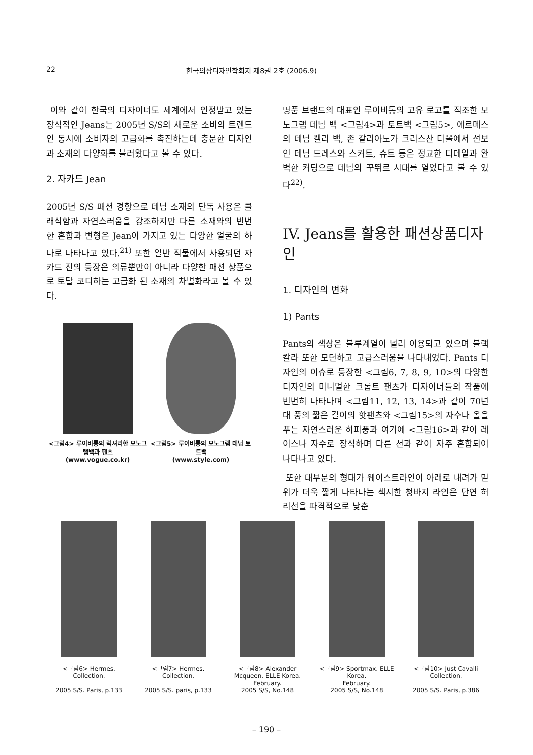22 한국의상디자인학회지 제8권 2호 (2006.9)
이와 같이 한국의 디자이너도 세계에서 인정받고 있는 장식적인 Jeans는 2005년 S/S의 새로운 소비의 트렌드인 동시에 소비자의 고급화를 촉진하는데 충분한 디자인과 소재의 다양화를 불러왔다고 볼 수 있다.
2. 자카드 Jean
2005년 S/S 패션 경향으로 데님 소재의 단독 사용은 클래식함과 자연스러움을 강조하지만 다른 소재와의 빈번한 혼합과 변형은 Jean이 가지고 있는 다양한 얼굴의 하나로 나타나고 있다.<sup>21)</sup> 또한 일반 직물에서 사용되던 자카드 진의 등장은 의류뿐만이 아니라 다양한 패션 상품으로 토탈 코디하는 고급화 된 소재의 차별화라고 볼 수 있다.
<그림4> 루이비통의 럭셔리한 모노그램백과 팬츠
(www.vogue.co.kr)
<그림5> 루이비통의 모노그램 데님 토트백
(www.style.com)
명품 브랜드의 대표인 루이비통의 고유 로고를 직조한 모노그램 데님 백 <그림4>과 토트백 <그림5>, 에르메스의 데님 켈리 백, 존 갈리아노가 크리스찬 디올에서 선보인 데님 드레스와 스커트, 슈트 등은 정교한 디테일과 완벽한 커팅으로 데님의 꾸뛰르 시대를 열었다고 볼 수 있다<sup>22)</sup>.
IV. Jeans를 활용한 패션상품디자인
1. 디자인의 변화
1) Pants
Pants의 색상은 블루계열이 널리 이용되고 있으며 블랙칼라 또한 모던하고 고급스러움을 나타내었다. Pants 디자인의 이슈로 등장한 <그림6, 7, 8, 9, 10>의 다양한 디자인의 미니멀한 크롭트 팬츠가 디자이너들의 작품에 빈번히 나타나며 <그림11, 12, 13, 14>과 같이 70년대 풍의 짧은 길이의 핫팬츠와 <그림15>의 자수나 올을 푸는 자연스러운 히피풍과 여기에 <그림16>과 같이 레이스나 자수로 장식하며 다른 천과 같이 자주 혼합되어 나타나고 있다.
또한 대부분의 형태가 웨이스트라인이 아래로 내려가 밑위가 더욱 짧게 나타나는 섹시한 청바지 라인은 단연 허리선을 파격적으로 낮춘
<그림6> Hermes.
Collection.
2005 S/S. Paris, p.133
<그림7> Hermes.
Collection.
2005 S/S. paris, p.133
<그림8> Alexander Mcqueen. ELLE Korea.
February.
2005 S/S, No.148
<그림9> Sportmax. ELLE Korea.
February.
2005 S/S, No.148
<그림10> Just Cavalli
Collection.
2005 S/S. Paris, p.386
– 190 –